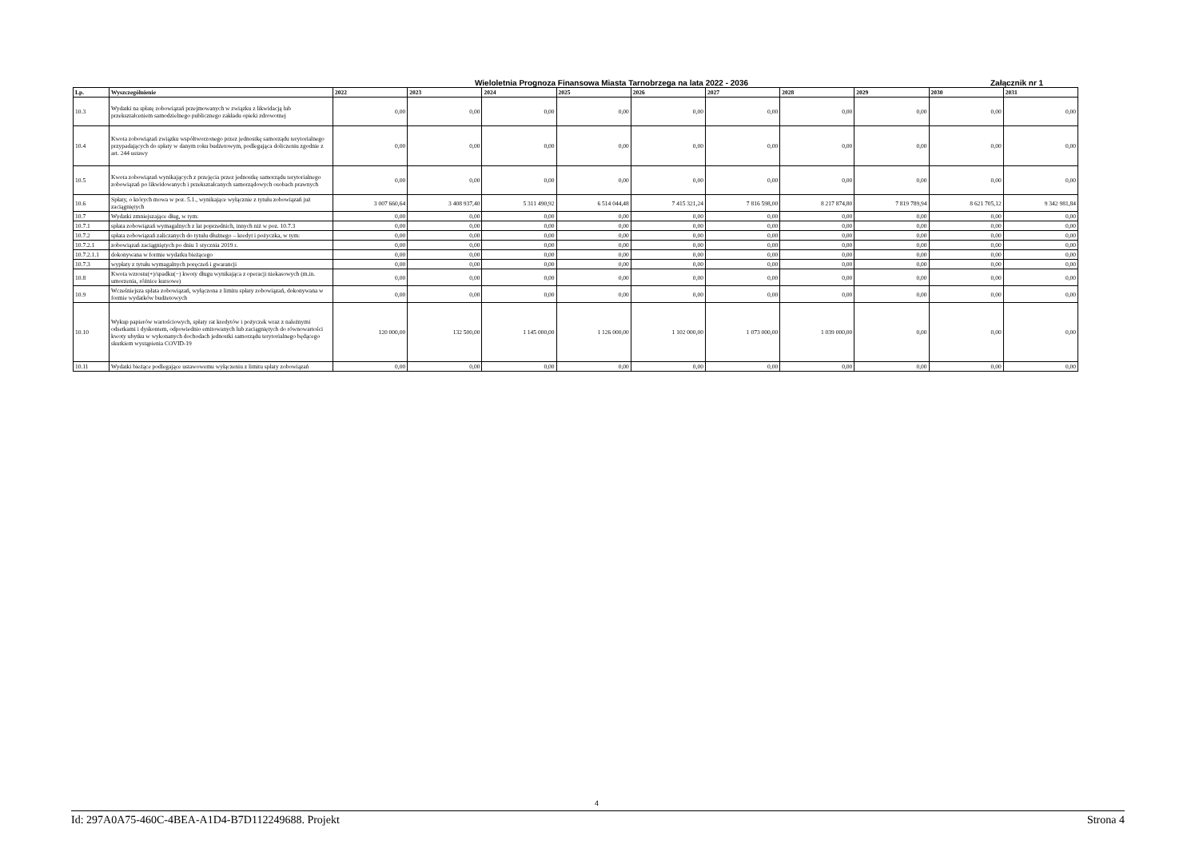Wieloletnia Prognoza Finansowa Miasta Tarnobrzega na lata 2022 - 2036 Załącznik nr 1
| Lp. | Wyszczególnienie | 2022 | 2023 | 2024 | 2025 | 2026 | 2027 | 2028 | 2029 | 2030 | 2031 |
| --- | --- | --- | --- | --- | --- | --- | --- | --- | --- | --- | --- |
| 10.3 | Wydatki na spłatę zobowiązań przejmowanych w związku z likwidacją lub przekształceniem samodzielnego publicznego zakładu opieki zdrowotnej | 0,00 | 0,00 | 0,00 | 0,00 | 0,00 | 0,00 | 0,00 | 0,00 | 0,00 | 0,00 |
| 10.4 | Kwota zobowiązań związku współtworzonego przez jednostkę samorządu terytorialnego przypadających do spłaty w danym roku budżetowym, podlegająca doliczeniu zgodnie z art. 244 ustawy | 0,00 | 0,00 | 0,00 | 0,00 | 0,00 | 0,00 | 0,00 | 0,00 | 0,00 | 0,00 |
| 10.5 | Kwota zobowiązań wynikających z przejęcia przez jednostkę samorządu terytorialnego zobowiązań po likwidowanych i przekształcanych samorządowych osobach prawnych | 0,00 | 0,00 | 0,00 | 0,00 | 0,00 | 0,00 | 0,00 | 0,00 | 0,00 | 0,00 |
| 10.6 | Spłaty, o których mowa w poz. 5.1., wynikające wyłącznie z tytułu zobowiązań już zaciągniętych | 3 007 660,64 | 3 408 937,40 | 5 311 490,92 | 6 514 044,48 | 7 415 321,24 | 7 816 598,00 | 8 217 874,80 | 7 819 789,94 | 8 621 705,12 | 9 342 981,84 |
| 10.7 | Wydatki zmniejszające dług, w tym: | 0,00 | 0,00 | 0,00 | 0,00 | 0,00 | 0,00 | 0,00 | 0,00 | 0,00 | 0,00 |
| 10.7.1 | spłata zobowiązań wymagalnych z lat poprzednich, innych niż w poz. 10.7.3 | 0,00 | 0,00 | 0,00 | 0,00 | 0,00 | 0,00 | 0,00 | 0,00 | 0,00 | 0,00 |
| 10.7.2 | spłata zobowiązań zaliczanych do tytułu dłużnego – kredyt i pożyczka, w tym: | 0,00 | 0,00 | 0,00 | 0,00 | 0,00 | 0,00 | 0,00 | 0,00 | 0,00 | 0,00 |
| 10.7.2.1 | zobowiązań zaciągniętych po dniu 1 stycznia 2019 r. | 0,00 | 0,00 | 0,00 | 0,00 | 0,00 | 0,00 | 0,00 | 0,00 | 0,00 | 0,00 |
| 10.7.2.1.1 | dokonywana w formie wydatku bieżącego | 0,00 | 0,00 | 0,00 | 0,00 | 0,00 | 0,00 | 0,00 | 0,00 | 0,00 | 0,00 |
| 10.7.3 | wypłaty z tytułu wymagalnych poręczeń i gwarancji | 0,00 | 0,00 | 0,00 | 0,00 | 0,00 | 0,00 | 0,00 | 0,00 | 0,00 | 0,00 |
| 10.8 | Kwota wzrostu(+)/spadku(−) kwoty długu wynikająca z operacji niekasowych (m.in. umorzenia, różnice kursowe) | 0,00 | 0,00 | 0,00 | 0,00 | 0,00 | 0,00 | 0,00 | 0,00 | 0,00 | 0,00 |
| 10.9 | Wcześniejsza spłata zobowiązań, wyłączona z limitu spłaty zobowiązań, dokonywana w formie wydatków budżetowych | 0,00 | 0,00 | 0,00 | 0,00 | 0,00 | 0,00 | 0,00 | 0,00 | 0,00 | 0,00 |
| 10.10 | Wykup papierów wartościowych, spłaty rat kredytów i pożyczek wraz z należnymi odsetkami i dyskontem, odpowiednio emitowanych lub zaciągniętych do równowartości kwoty ubytku w wykonanych dochodach jednostki samorządu terytorialnego będącego skutkiem wystąpienia COVID-19 | 120 000,00 | 132 500,00 | 1 145 000,00 | 1 126 000,00 | 1 102 000,00 | 1 073 000,00 | 1 039 000,00 | 0,00 | 0,00 | 0,00 |
| 10.11 | Wydatki bieżące podlegające ustawowemu wyłączeniu z limitu spłaty zobowiązań | 0,00 | 0,00 | 0,00 | 0,00 | 0,00 | 0,00 | 0,00 | 0,00 | 0,00 | 0,00 |
4
Id: 297A0A75-460C-4BEA-A1D4-B7D112249688. Projekt Strona 4